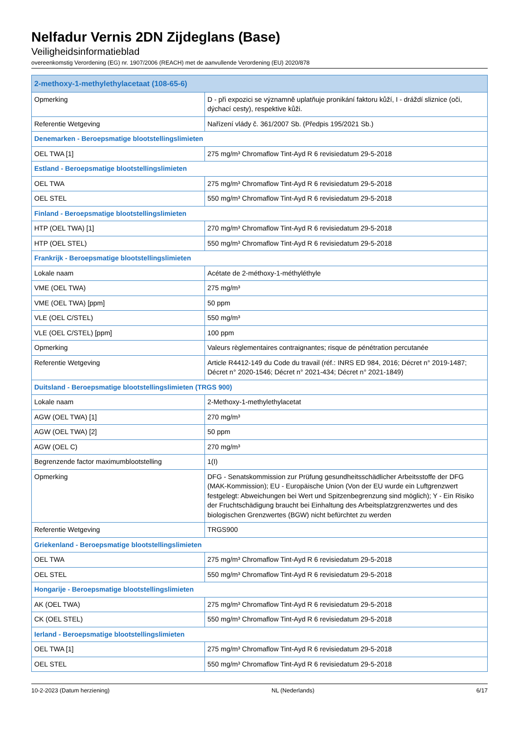Nelfadur Vernis 2DN Zijdeglans (Base)
Veiligheidsinformatieblad
overeenkomstig Verordening (EG) nr. 1907/2006 (REACH) met de aanvullende Verordening (EU) 2020/878
| 2-methoxy-1-methylethylacetaat (108-65-6) | |
| Opmerking | D - při expozici se významně uplatňuje pronikání faktoru kůží, I - dráždí sliznice (oči, dýchací cesty), respektive kůži. |
| Referentie Wetgeving | Nařízení vlády č. 361/2007 Sb. (Předpis 195/2021 Sb.) |
| Denemarken - Beroepsmatige blootstellingslimieten | |
| OEL TWA [1] | 275 mg/m³ Chromaflow Tint-Ayd R 6 revisiedatum 29-5-2018 |
| Estland - Beroepsmatige blootstellingslimieten | |
| OEL TWA | 275 mg/m³ Chromaflow Tint-Ayd R 6 revisiedatum 29-5-2018 |
| OEL STEL | 550 mg/m³ Chromaflow Tint-Ayd R 6 revisiedatum 29-5-2018 |
| Finland - Beroepsmatige blootstellingslimieten | |
| HTP (OEL TWA) [1] | 270 mg/m³ Chromaflow Tint-Ayd R 6 revisiedatum 29-5-2018 |
| HTP (OEL STEL) | 550 mg/m³ Chromaflow Tint-Ayd R 6 revisiedatum 29-5-2018 |
| Frankrijk - Beroepsmatige blootstellingslimieten | |
| Lokale naam | Acétate de 2-méthoxy-1-méthyléthyle |
| VME (OEL TWA) | 275 mg/m³ |
| VME (OEL TWA) [ppm] | 50 ppm |
| VLE (OEL C/STEL) | 550 mg/m³ |
| VLE (OEL C/STEL) [ppm] | 100 ppm |
| Opmerking | Valeurs règlementaires contraignantes; risque de pénétration percutanée |
| Referentie Wetgeving | Article R4412-149 du Code du travail (réf.: INRS ED 984, 2016; Décret n° 2019-1487; Décret n° 2020-1546; Décret n° 2021-434; Décret n° 2021-1849) |
| Duitsland - Beroepsmatige blootstellingslimieten (TRGS 900) | |
| Lokale naam | 2-Methoxy-1-methylethylacetat |
| AGW (OEL TWA) [1] | 270 mg/m³ |
| AGW (OEL TWA) [2] | 50 ppm |
| AGW (OEL C) | 270 mg/m³ |
| Begrenzende factor maximumblootstelling | 1(I) |
| Opmerking | DFG - Senatskommission zur Prüfung gesundheitsschädlicher Arbeitsstoffe der DFG (MAK-Kommission); EU - Europäische Union (Von der EU wurde ein Luftgrenzwert festgelegt: Abweichungen bei Wert und Spitzenbegrenzung sind möglich); Y - Ein Risiko der Fruchtschädigung braucht bei Einhaltung des Arbeitsplatzgrenzwertes und des biologischen Grenzwertes (BGW) nicht befürchtet zu werden |
| Referentie Wetgeving | TRGS900 |
| Griekenland - Beroepsmatige blootstellingslimieten | |
| OEL TWA | 275 mg/m³ Chromaflow Tint-Ayd R 6 revisiedatum 29-5-2018 |
| OEL STEL | 550 mg/m³ Chromaflow Tint-Ayd R 6 revisiedatum 29-5-2018 |
| Hongarije - Beroepsmatige blootstellingslimieten | |
| AK (OEL TWA) | 275 mg/m³ Chromaflow Tint-Ayd R 6 revisiedatum 29-5-2018 |
| CK (OEL STEL) | 550 mg/m³ Chromaflow Tint-Ayd R 6 revisiedatum 29-5-2018 |
| Ierland - Beroepsmatige blootstellingslimieten | |
| OEL TWA [1] | 275 mg/m³ Chromaflow Tint-Ayd R 6 revisiedatum 29-5-2018 |
| OEL STEL | 550 mg/m³ Chromaflow Tint-Ayd R 6 revisiedatum 29-5-2018 |
10-2-2023 (Datum herziening) NL (Nederlands) 6/17